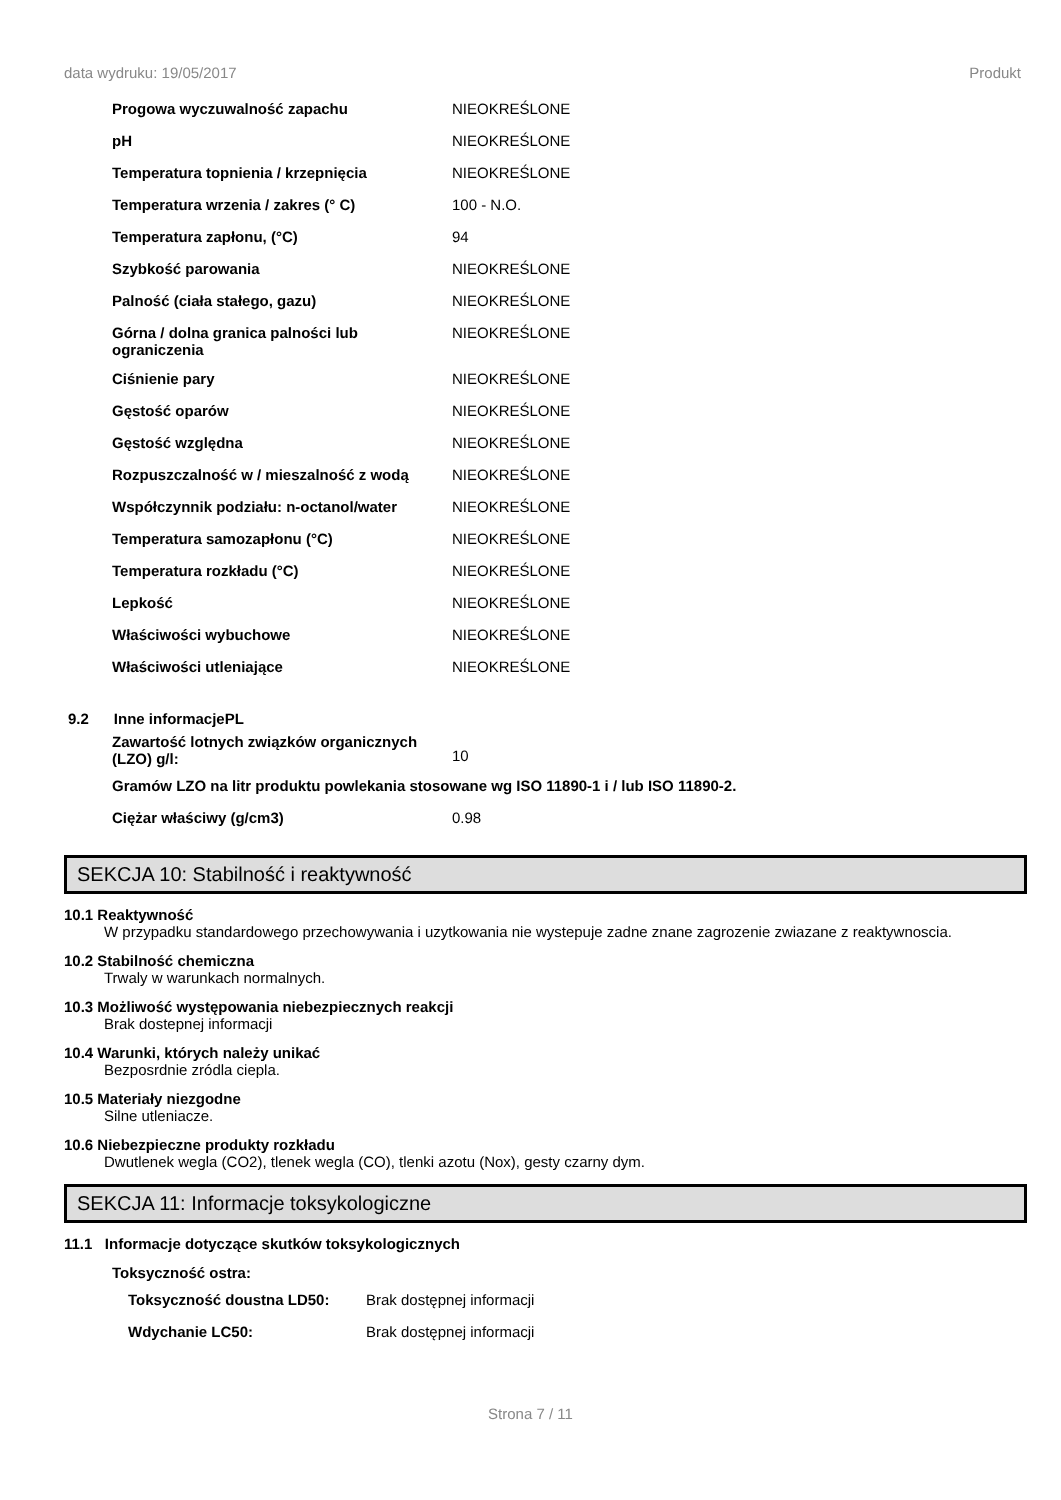data wydruku: 19/05/2017 Produkt
| Progowa wyczuwalność zapachu | NIEOKREŚLONE |
| pH | NIEOKREŚLONE |
| Temperatura topnienia / krzepnięcia | NIEOKREŚLONE |
| Temperatura wrzenia / zakres (° C) | 100 - N.O. |
| Temperatura zapłonu, (°C) | 94 |
| Szybkość parowania | NIEOKREŚLONE |
| Palność (ciała stałego, gazu) | NIEOKREŚLONE |
| Górna / dolna granica palności lub ograniczenia | NIEOKREŚLONE |
| Ciśnienie pary | NIEOKREŚLONE |
| Gęstość oparów | NIEOKREŚLONE |
| Gęstość względna | NIEOKREŚLONE |
| Rozpuszczalność w / mieszalność z wodą | NIEOKREŚLONE |
| Współczynnik podziału: n-octanol/water | NIEOKREŚLONE |
| Temperatura samozapłonu (°C) | NIEOKREŚLONE |
| Temperatura rozkładu (°C) | NIEOKREŚLONE |
| Lepkość | NIEOKREŚLONE |
| Właściwości wybuchowe | NIEOKREŚLONE |
| Właściwości utleniające | NIEOKREŚLONE |
9.2 Inne informacjePL
| Zawartość lotnych związków organicznych (LZO) g/l: | 10 |
| Gramów LZO na litr produktu powlekania stosowane wg ISO 11890-1 i / lub ISO 11890-2. | |
| Ciężar właściwy (g/cm3) | 0.98 |
SEKCJA 10: Stabilność i reaktywność
10.1 Reaktywność
W przypadku standardowego przechowywania i uzytkowania nie wystepuje zadne znane zagrozenie zwiazane z reaktywnoscia.
10.2 Stabilność chemiczna
Trwaly w warunkach normalnych.
10.3 Możliwość występowania niebezpiecznych reakcji
Brak dostepnej informacji
10.4 Warunki, których należy unikać
Bezposrdnie zródla ciepla.
10.5 Materiały niezgodne
Silne utleniacze.
10.6 Niebezpieczne produkty rozkładu
Dwutlenek wegla (CO2), tlenek wegla (CO), tlenki azotu (Nox), gesty czarny dym.
SEKCJA 11: Informacje toksykologiczne
11.1 Informacje dotyczące skutków toksykologicznych
Toksyczność ostra:
| Toksyczność doustna LD50: | Brak dostępnej informacji |
| Wdychanie LC50: | Brak dostępnej informacji |
Strona 7 / 11